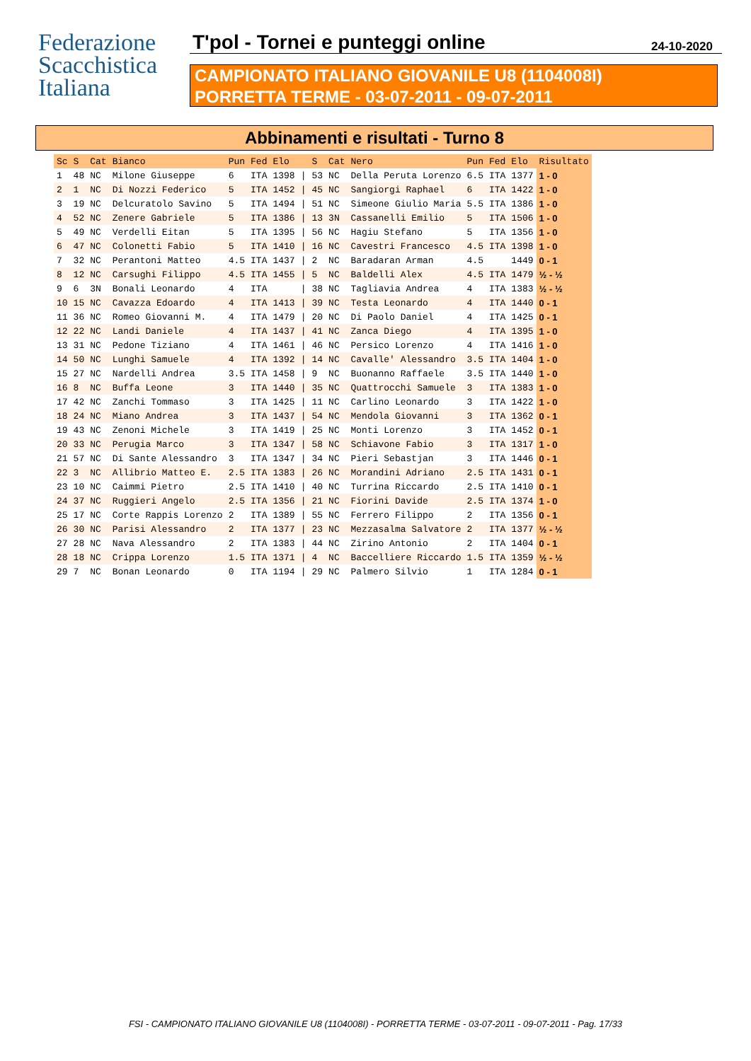Federazione
Scacchistica
Italiana
T'pol - Tornei e punteggi online
24-10-2020
CAMPIONATO ITALIANO GIOVANILE U8 (1104008I)
PORRETTA TERME - 03-07-2011 - 09-07-2011
Abbinamenti e risultati - Turno 8
| Sc | S | Cat | Bianco | Pun | Fed | Elo | | S | Cat | Nero | Pun | Fed | Elo | Risultato |
| --- | --- | --- | --- | --- | --- | --- | --- | --- | --- | --- | --- | --- | --- | --- |
| 1 | 48 | NC | Milone Giuseppe | 6 | ITA | 1398 | / | 53 | NC | Della Peruta Lorenzo | 6.5 | ITA | 1377 | 1 - 0 |
| 2 | 1 | NC | Di Nozzi Federico | 5 | ITA | 1452 | / | 45 | NC | Sangiorgi Raphael | 6 | ITA | 1422 | 1 - 0 |
| 3 | 19 | NC | Delcuratolo Savino | 5 | ITA | 1494 | / | 51 | NC | Simeone Giulio Maria | 5.5 | ITA | 1386 | 1 - 0 |
| 4 | 52 | NC | Zenere Gabriele | 5 | ITA | 1386 | / | 13 | 3N | Cassanelli Emilio | 5 | ITA | 1506 | 1 - 0 |
| 5 | 49 | NC | Verdelli Eitan | 5 | ITA | 1395 | / | 56 | NC | Hagiu Stefano | 5 | ITA | 1356 | 1 - 0 |
| 6 | 47 | NC | Colonetti Fabio | 5 | ITA | 1410 | / | 16 | NC | Cavestri Francesco | 4.5 | ITA | 1398 | 1 - 0 |
| 7 | 32 | NC | Perantoni Matteo | 4.5 | ITA | 1437 | / | 2 | NC | Baradaran Arman | 4.5 | | 1449 | 0 - 1 |
| 8 | 12 | NC | Carsughi Filippo | 4.5 | ITA | 1455 | / | 5 | NC | Baldelli Alex | 4.5 | ITA | 1479 | ½ - ½ |
| 9 | 6 | 3N | Bonali Leonardo | 4 | ITA | | / | 38 | NC | Tagliavia Andrea | 4 | ITA | 1383 | ½ - ½ |
| 10 | 15 | NC | Cavazza Edoardo | 4 | ITA | 1413 | / | 39 | NC | Testa Leonardo | 4 | ITA | 1440 | 0 - 1 |
| 11 | 36 | NC | Romeo Giovanni M. | 4 | ITA | 1479 | / | 20 | NC | Di Paolo Daniel | 4 | ITA | 1425 | 0 - 1 |
| 12 | 22 | NC | Landi Daniele | 4 | ITA | 1437 | / | 41 | NC | Zanca Diego | 4 | ITA | 1395 | 1 - 0 |
| 13 | 31 | NC | Pedone Tiziano | 4 | ITA | 1461 | / | 46 | NC | Persico Lorenzo | 4 | ITA | 1416 | 1 - 0 |
| 14 | 50 | NC | Lunghi Samuele | 4 | ITA | 1392 | / | 14 | NC | Cavalle' Alessandro | 3.5 | ITA | 1404 | 1 - 0 |
| 15 | 27 | NC | Nardelli Andrea | 3.5 | ITA | 1458 | / | 9 | NC | Buonanno Raffaele | 3.5 | ITA | 1440 | 1 - 0 |
| 16 | 8 | NC | Buffa Leone | 3 | ITA | 1440 | / | 35 | NC | Quattrocchi Samuele | 3 | ITA | 1383 | 1 - 0 |
| 17 | 42 | NC | Zanchi Tommaso | 3 | ITA | 1425 | / | 11 | NC | Carlino Leonardo | 3 | ITA | 1422 | 1 - 0 |
| 18 | 24 | NC | Miano Andrea | 3 | ITA | 1437 | / | 54 | NC | Mendola Giovanni | 3 | ITA | 1362 | 0 - 1 |
| 19 | 43 | NC | Zenoni Michele | 3 | ITA | 1419 | / | 25 | NC | Monti Lorenzo | 3 | ITA | 1452 | 0 - 1 |
| 20 | 33 | NC | Perugia Marco | 3 | ITA | 1347 | / | 58 | NC | Schiavone Fabio | 3 | ITA | 1317 | 1 - 0 |
| 21 | 57 | NC | Di Sante Alessandro | 3 | ITA | 1347 | / | 34 | NC | Pieri Sebastjan | 3 | ITA | 1446 | 0 - 1 |
| 22 | 3 | NC | Allibrio Matteo E. | 2.5 | ITA | 1383 | / | 26 | NC | Morandini Adriano | 2.5 | ITA | 1431 | 0 - 1 |
| 23 | 10 | NC | Caimmi Pietro | 2.5 | ITA | 1410 | / | 40 | NC | Turrina Riccardo | 2.5 | ITA | 1410 | 0 - 1 |
| 24 | 37 | NC | Ruggieri Angelo | 2.5 | ITA | 1356 | / | 21 | NC | Fiorini Davide | 2.5 | ITA | 1374 | 1 - 0 |
| 25 | 17 | NC | Corte Rappis Lorenzo | 2 | ITA | 1389 | / | 55 | NC | Ferrero Filippo | 2 | ITA | 1356 | 0 - 1 |
| 26 | 30 | NC | Parisi Alessandro | 2 | ITA | 1377 | / | 23 | NC | Mezzasalma Salvatore | 2 | ITA | 1377 | ½ - ½ |
| 27 | 28 | NC | Nava Alessandro | 2 | ITA | 1383 | / | 44 | NC | Zirino Antonio | 2 | ITA | 1404 | 0 - 1 |
| 28 | 18 | NC | Crippa Lorenzo | 1.5 | ITA | 1371 | / | 4 | NC | Baccelliere Riccardo | 1.5 | ITA | 1359 | ½ - ½ |
| 29 | 7 | NC | Bonan Leonardo | 0 | ITA | 1194 | / | 29 | NC | Palmero Silvio | 1 | ITA | 1284 | 0 - 1 |
FSI - CAMPIONATO ITALIANO GIOVANILE U8 (1104008I) - PORRETTA TERME - 03-07-2011 - 09-07-2011 - Pag. 17/33